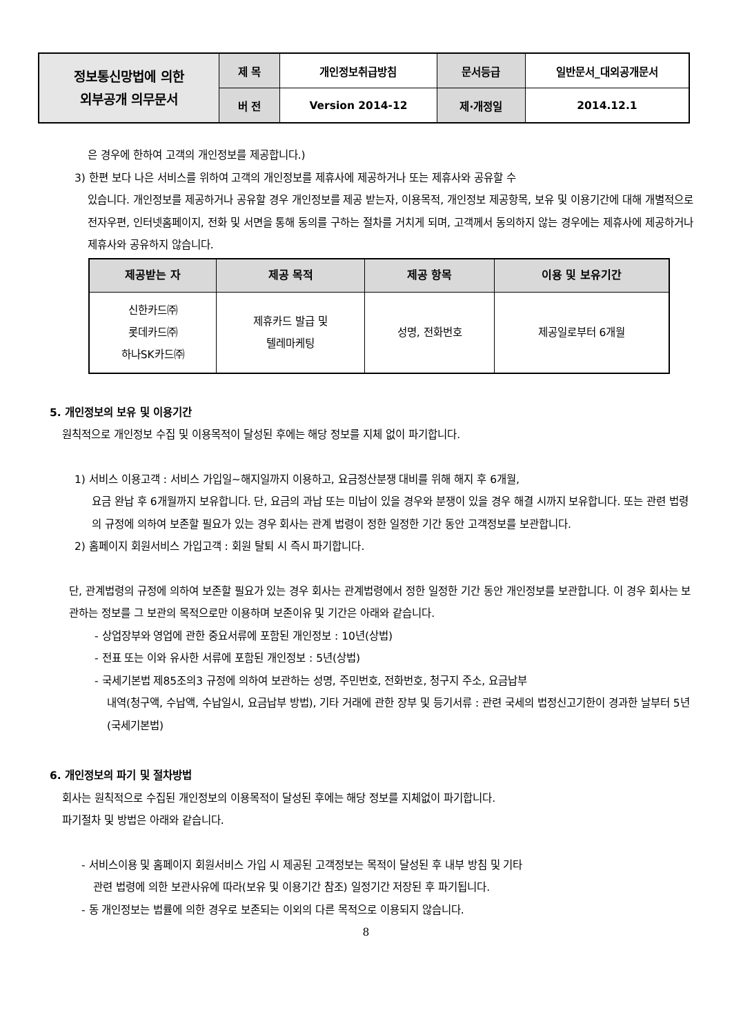| 정보통신망법에 의한 외부공개 의무문서 | 제 목 | 개인정보취급방침 | 문서등급 | 일반문서_대외공개문서 |
| | 버 전 | Version 2014-12 | 제·개정일 | 2014.12.1 |
은 경우에 한하여 고객의 개인정보를 제공합니다.)
3) 한편 보다 나은 서비스를 위하여 고객의 개인정보를 제휴사에 제공하거나 또는 제휴사와 공유할 수
있습니다. 개인정보를 제공하거나 공유할 경우 개인정보를 제공 받는자, 이용목적, 개인정보 제공항목, 보유 및 이용기간에 대해 개별적으로 전자우편, 인터넷홈페이지, 전화 및 서면을 통해 동의를 구하는 절차를 거치게 되며, 고객께서 동의하지 않는 경우에는 제휴사에 제공하거나 제휴사와 공유하지 않습니다.
| 제공받는 자 | 제공 목적 | 제공 항목 | 이용 및 보유기간 |
| --- | --- | --- | --- |
| 신한카드㈜ 롯데카드㈜ 하나SK카드㈜ | 제휴카드 발급 및 텔레마케팅 | 성명, 전화번호 | 제공일로부터 6개월 |
5. 개인정보의 보유 및 이용기간
원칙적으로 개인정보 수집 및 이용목적이 달성된 후에는 해당 정보를 지체 없이 파기합니다.
1) 서비스 이용고객 : 서비스 가입일~해지일까지 이용하고, 요금정산분쟁 대비를 위해 해지 후 6개월,
요금 완납 후 6개월까지 보유합니다. 단, 요금의 과납 또는 미납이 있을 경우와 분쟁이 있을 경우 해결 시까지 보유합니다. 또는 관련 법령의 규정에 의하여 보존할 필요가 있는 경우 회사는 관계 법령이 정한 일정한 기간 동안 고객정보를 보관합니다.
2) 홈페이지 회원서비스 가입고객 : 회원 탈퇴 시 즉시 파기합니다.
단, 관계법령의 규정에 의하여 보존할 필요가 있는 경우 회사는 관계법령에서 정한 일정한 기간 동안 개인정보를 보관합니다. 이 경우 회사는 보관하는 정보를 그 보관의 목적으로만 이용하며 보존이유 및 기간은 아래와 같습니다.
- 상업장부와 영업에 관한 중요서류에 포함된 개인정보 : 10년(상법)
- 전표 또는 이와 유사한 서류에 포함된 개인정보 : 5년(상법)
- 국세기본법 제85조의3 규정에 의하여 보관하는 성명, 주민번호, 전화번호, 청구지 주소, 요금납부
내역(청구액, 수납액, 수납일시, 요금납부 방법), 기타 거래에 관한 장부 및 등기서류 : 관련 국세의 법정신고기한이 경과한 날부터 5년(국세기본법)
6. 개인정보의 파기 및 절차방법
회사는 원칙적으로 수집된 개인정보의 이용목적이 달성된 후에는 해당 정보를 지체없이 파기합니다.
파기절차 및 방법은 아래와 같습니다.
- 서비스이용 및 홈페이지 회원서비스 가입 시 제공된 고객정보는 목적이 달성된 후 내부 방침 및 기타
관련 법령에 의한 보관사유에 따라(보유 및 이용기간 참조) 일정기간 저장된 후 파기됩니다.
- 동 개인정보는 법률에 의한 경우로 보존되는 이외의 다른 목적으로 이용되지 않습니다.
8